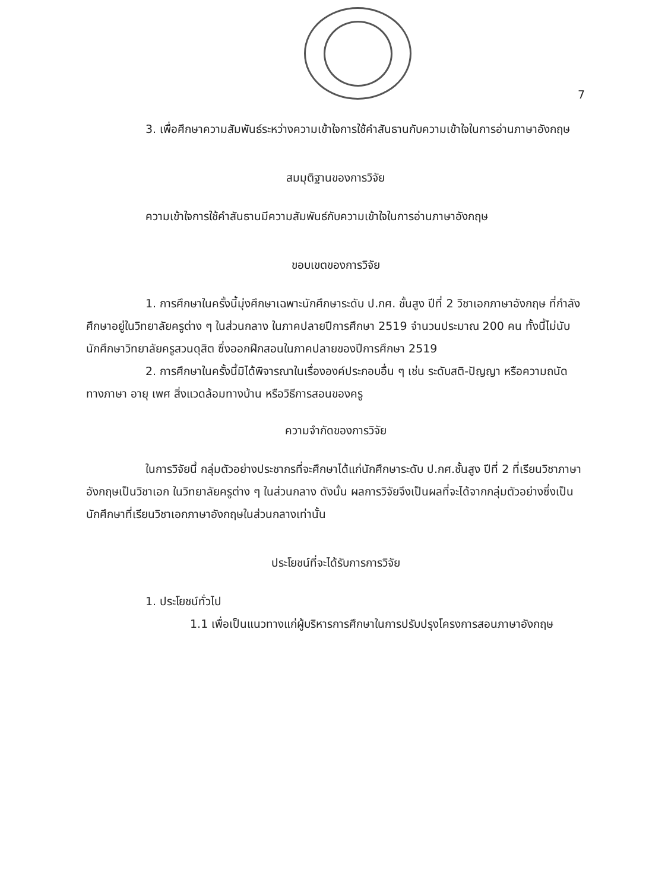7
3. เพื่อศึกษาความสัมพันธ์ระหว่างความเข้าใจการใช้คำสันธานกับความเข้าใจในการอ่านภาษาอังกฤษ
สมมุติฐานของการวิจัย
ความเข้าใจการใช้คำสันธานมีความสัมพันธ์กับความเข้าใจในการอ่านภาษาอังกฤษ
ขอบเขตของการวิจัย
1. การศึกษาในครั้งนี้มุ่งศึกษาเฉพาะนักศึกษาระดับ ป.กศ. ชั้นสูง ปีที่ 2 วิชาเอกภาษาอังกฤษ ที่กำลังศึกษาอยู่ในวิทยาลัยครูต่าง ๆ ในส่วนกลาง ในภาคปลายปีการศึกษา 2519 จำนวนประมาณ 200 คน ทั้งนี้ไม่นับนักศึกษาวิทยาลัยครูสวนดุสิต ซึ่งออกฝึกสอนในภาคปลายของปีการศึกษา 2519
2. การศึกษาในครั้งนี้มิได้พิจารณาในเรื่ององค์ประกอบอื่น ๆ เช่น ระดับสติ-ปัญญา หรือความถนัดทางภาษา อายุ เพศ สิ่งแวดล้อมทางบ้าน หรือวิธีการสอนของครู
ความจำกัดของการวิจัย
ในการวิจัยนี้ กลุ่มตัวอย่างประชากรที่จะศึกษาได้แก่นักศึกษาระดับ ป.กศ.ชั้นสูง ปีที่ 2 ที่เรียนวิชาภาษาอังกฤษเป็นวิชาเอก ในวิทยาลัยครูต่าง ๆ ในส่วนกลาง ดังนั้น ผลการวิจัยจึงเป็นผลที่จะได้จากกลุ่มตัวอย่างซึ่งเป็นนักศึกษาที่เรียนวิชาเอกภาษาอังกฤษในส่วนกลางเท่านั้น
ประโยชน์ที่จะได้รับการการวิจัย
1. ประโยชน์ทั่วไป
1.1 เพื่อเป็นแนวทางแก่ผู้บริหารการศึกษาในการปรับปรุงโครงการสอนภาษาอังกฤษ